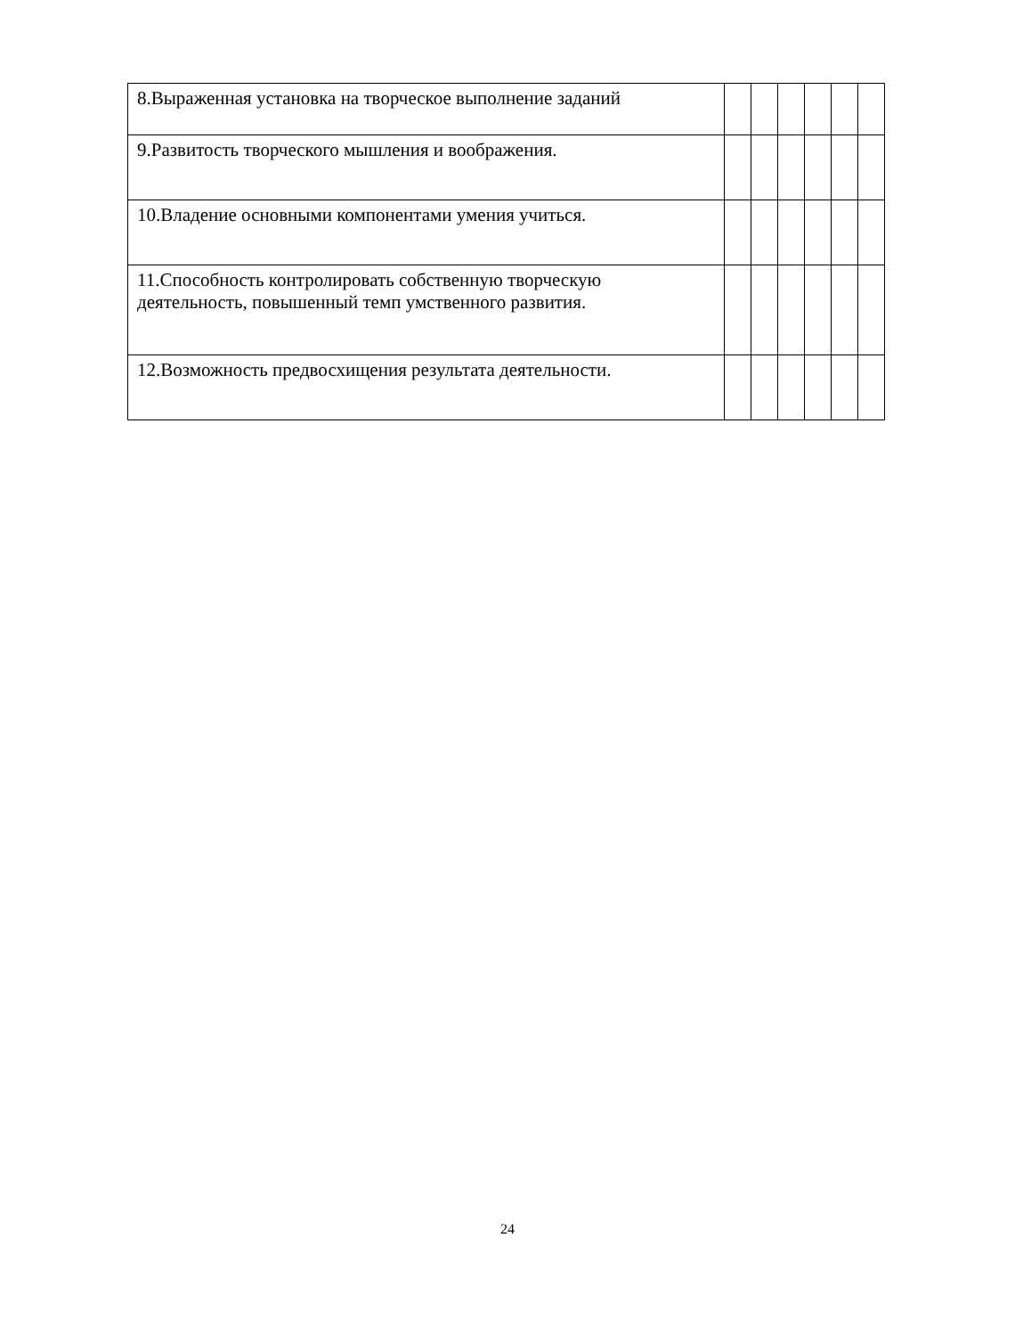| 8.Выраженная установка на творческое выполнение заданий | | | | | | |
| 9.Развитость творческого мышления и воображения. | | | | | | |
| 10.Владение основными компонентами умения учиться. | | | | | | |
| 11.Способность контролировать собственную творческую деятельность, повышенный темп умственного развития. | | | | | | |
| 12.Возможность предвосхищения результата деятельности. | | | | | | |
24